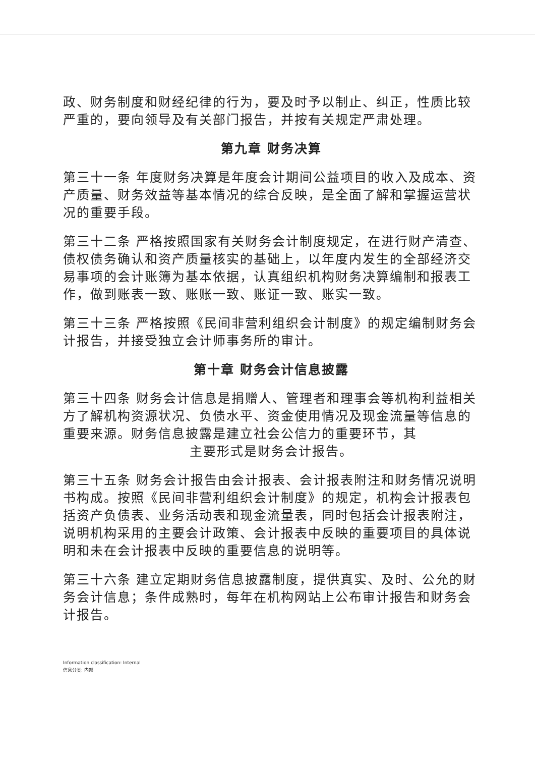政、财务制度和财经纪律的行为，要及时予以制止、纠正，性质比较严重的，要向领导及有关部门报告，并按有关规定严肃处理。
第九章 财务决算
第三十一条 年度财务决算是年度会计期间公益项目的收入及成本、资产质量、财务效益等基本情况的综合反映，是全面了解和掌握运营状况的重要手段。
第三十二条 严格按照国家有关财务会计制度规定，在进行财产清查、债权债务确认和资产质量核实的基础上，以年度内发生的全部经济交易事项的会计账簿为基本依据，认真组织机构财务决算编制和报表工作，做到账表一致、账账一致、账证一致、账实一致。
第三十三条 严格按照《民间非营利组织会计制度》的规定编制财务会计报告，并接受独立会计师事务所的审计。
第十章 财务会计信息披露
第三十四条 财务会计信息是捐赠人、管理者和理事会等机构利益相关方了解机构资源状况、负债水平、资金使用情况及现金流量等信息的重要来源。财务信息披露是建立社会公信力的重要环节，其
主要形式是财务会计报告。
第三十五条 财务会计报告由会计报表、会计报表附注和财务情况说明书构成。按照《民间非营利组织会计制度》的规定，机构会计报表包括资产负债表、业务活动表和现金流量表，同时包括会计报表附注，说明机构采用的主要会计政策、会计报表中反映的重要项目的具体说明和未在会计报表中反映的重要信息的说明等。
第三十六条 建立定期财务信息披露制度，提供真实、及时、公允的财务会计信息；条件成熟时，每年在机构网站上公布审计报告和财务会计报告。
Information classification: Internal
信息分类: 内部